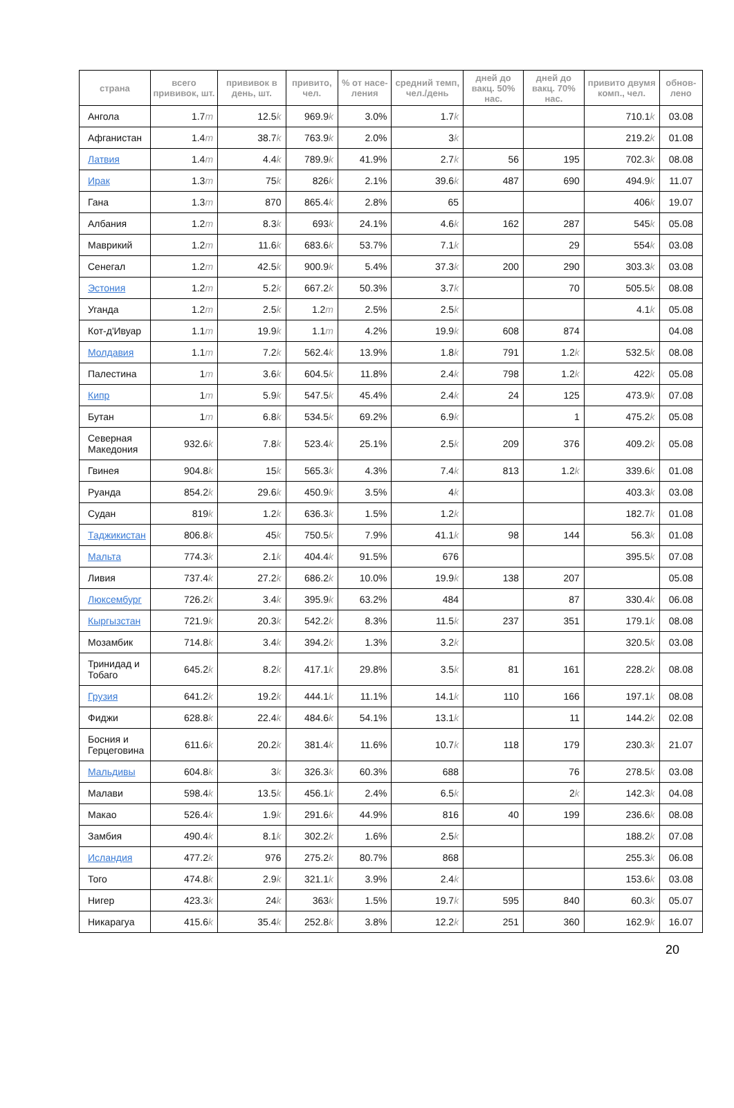| страна | всего прививок, шт. | прививок в день, шт. | привито, чел. | % от насе-ления | средний темп, чел./день | дней до вакц. 50% нас. | дней до вакц. 70% нас. | привито двумя комп., чел. | обнов-лено |
| --- | --- | --- | --- | --- | --- | --- | --- | --- | --- |
| Ангола | 1.7 m | 12.5 k | 969.9 k | 3.0% | 1.7 k | | | 710.1 k | 03.08 |
| Афганистан | 1.4 m | 38.7 k | 763.9 k | 2.0% | 3 k | | | 219.2 k | 01.08 |
| Латвия | 1.4 m | 4.4 k | 789.9 k | 41.9% | 2.7 k | 56 | 195 | 702.3 k | 08.08 |
| Ирак | 1.3 m | 75 k | 826 k | 2.1% | 39.6 k | 487 | 690 | 494.9 k | 11.07 |
| Гана | 1.3 m | 870 | 865.4 k | 2.8% | 65 | | | 406 k | 19.07 |
| Албания | 1.2 m | 8.3 k | 693 k | 24.1% | 4.6 k | 162 | 287 | 545 k | 05.08 |
| Маврикий | 1.2 m | 11.6 k | 683.6 k | 53.7% | 7.1 k | | 29 | 554 k | 03.08 |
| Сенегал | 1.2 m | 42.5 k | 900.9 k | 5.4% | 37.3 k | 200 | 290 | 303.3 k | 03.08 |
| Эстония | 1.2 m | 5.2 k | 667.2 k | 50.3% | 3.7 k | | 70 | 505.5 k | 08.08 |
| Уганда | 1.2 m | 2.5 k | 1.2 m | 2.5% | 2.5 k | | | 4.1 k | 05.08 |
| Кот-д'Ивуар | 1.1 m | 19.9 k | 1.1 m | 4.2% | 19.9 k | 608 | 874 | | 04.08 |
| Молдавия | 1.1 m | 7.2 k | 562.4 k | 13.9% | 1.8 k | 791 | 1.2 k | 532.5 k | 08.08 |
| Палестина | 1 m | 3.6 k | 604.5 k | 11.8% | 2.4 k | 798 | 1.2 k | 422 k | 05.08 |
| Кипр | 1 m | 5.9 k | 547.5 k | 45.4% | 2.4 k | 24 | 125 | 473.9 k | 07.08 |
| Бутан | 1 m | 6.8 k | 534.5 k | 69.2% | 6.9 k | | 1 | 475.2 k | 05.08 |
| Северная Македония | 932.6 k | 7.8 k | 523.4 k | 25.1% | 2.5 k | 209 | 376 | 409.2 k | 05.08 |
| Гвинея | 904.8 k | 15 k | 565.3 k | 4.3% | 7.4 k | 813 | 1.2 k | 339.6 k | 01.08 |
| Руанда | 854.2 k | 29.6 k | 450.9 k | 3.5% | 4 k | | | 403.3 k | 03.08 |
| Судан | 819 k | 1.2 k | 636.3 k | 1.5% | 1.2 k | | | 182.7 k | 01.08 |
| Таджикистан | 806.8 k | 45 k | 750.5 k | 7.9% | 41.1 k | 98 | 144 | 56.3 k | 01.08 |
| Мальта | 774.3 k | 2.1 k | 404.4 k | 91.5% | 676 | | | 395.5 k | 07.08 |
| Ливия | 737.4 k | 27.2 k | 686.2 k | 10.0% | 19.9 k | 138 | 207 | | 05.08 |
| Люксембург | 726.2 k | 3.4 k | 395.9 k | 63.2% | 484 | | 87 | 330.4 k | 06.08 |
| Кыргызстан | 721.9 k | 20.3 k | 542.2 k | 8.3% | 11.5 k | 237 | 351 | 179.1 k | 08.08 |
| Мозамбик | 714.8 k | 3.4 k | 394.2 k | 1.3% | 3.2 k | | | 320.5 k | 03.08 |
| Тринидад и Тобаго | 645.2 k | 8.2 k | 417.1 k | 29.8% | 3.5 k | 81 | 161 | 228.2 k | 08.08 |
| Грузия | 641.2 k | 19.2 k | 444.1 k | 11.1% | 14.1 k | 110 | 166 | 197.1 k | 08.08 |
| Фиджи | 628.8 k | 22.4 k | 484.6 k | 54.1% | 13.1 k | | 11 | 144.2 k | 02.08 |
| Босния и Герцеговина | 611.6 k | 20.2 k | 381.4 k | 11.6% | 10.7 k | 118 | 179 | 230.3 k | 21.07 |
| Мальдивы | 604.8 k | 3 k | 326.3 k | 60.3% | 688 | | 76 | 278.5 k | 03.08 |
| Малави | 598.4 k | 13.5 k | 456.1 k | 2.4% | 6.5 k | | 2 k | 142.3 k | 04.08 |
| Макао | 526.4 k | 1.9 k | 291.6 k | 44.9% | 816 | 40 | 199 | 236.6 k | 08.08 |
| Замбия | 490.4 k | 8.1 k | 302.2 k | 1.6% | 2.5 k | | | 188.2 k | 07.08 |
| Исландия | 477.2 k | 976 | 275.2 k | 80.7% | 868 | | | 255.3 k | 06.08 |
| Того | 474.8 k | 2.9 k | 321.1 k | 3.9% | 2.4 k | | | 153.6 k | 03.08 |
| Нигер | 423.3 k | 24 k | 363 k | 1.5% | 19.7 k | 595 | 840 | 60.3 k | 05.07 |
| Никарагуа | 415.6 k | 35.4 k | 252.8 k | 3.8% | 12.2 k | 251 | 360 | 162.9 k | 16.07 |
20